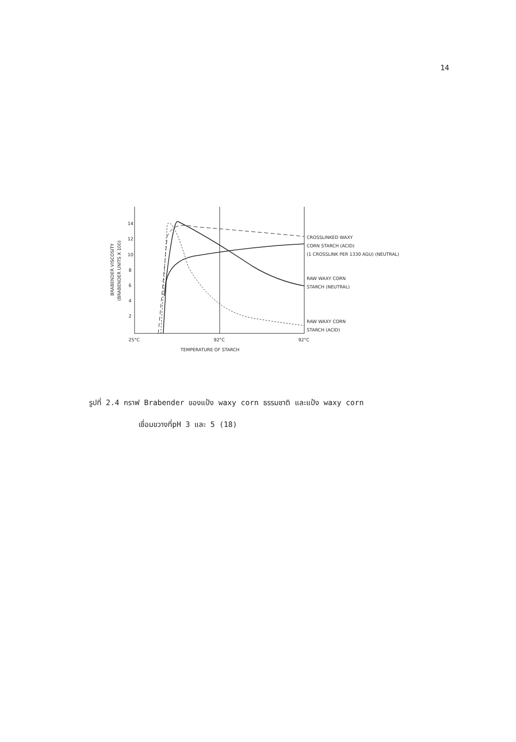14
BRABENDER VISCOSITY
(BRABENDER UNITS X 100)
14
12
10
8
6
4
2
CROSSLINKED WAXY
CORN STARCH (ACID)
(1 CROSSLINK PER 1330 AGU) (NEUTRAL)
RAW WAXY CORN
STARCH (NEUTRAL)
RAW WAXY CORN
STARCH (ACID)
25°C
92°C
92°C
TEMPERATURE OF STARCH
รูปที่ 2.4 กราฟ Brabender ของแป้ง waxy corn ธรรมชาติ และแป้ง waxy corn
เชื่อมขวางที่pH 3 และ 5 (18)